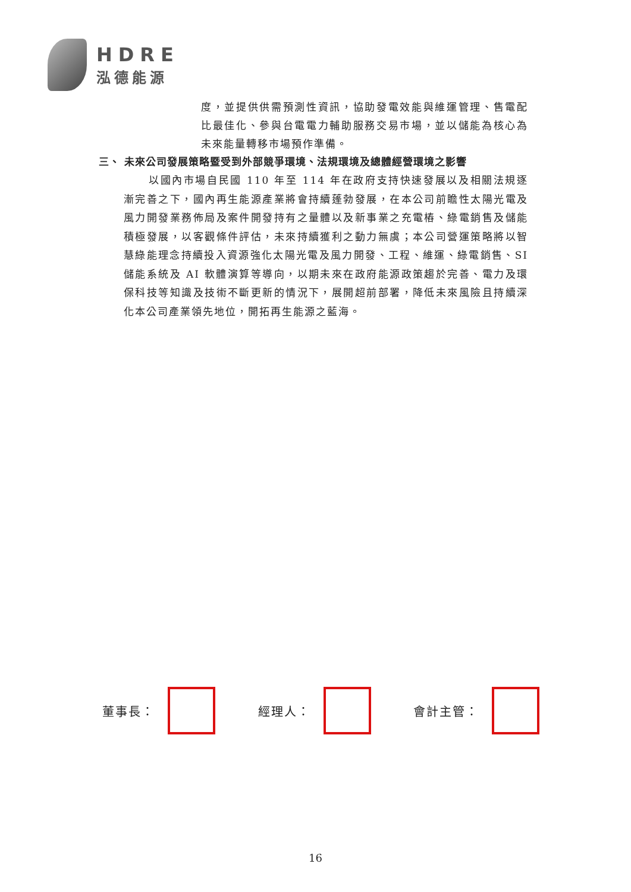HDRE
泓德能源
度，並提供供需預測性資訊，協助發電效能與維運管理、售電配比最佳化、參與台電電力輔助服務交易市場，並以儲能為核心為未來能量轉移市場預作準備。
三、 未來公司發展策略暨受到外部競爭環境、法規環境及總體經營環境之影響
以國內市場自民國 110 年至 114 年在政府支持快速發展以及相關法規逐漸完善之下，國內再生能源產業將會持續蓬勃發展，在本公司前瞻性太陽光電及風力開發業務佈局及案件開發持有之量體以及新事業之充電樁、綠電銷售及儲能積極發展，以客觀條件評估，未來持續獲利之動力無虞；本公司營運策略將以智慧綠能理念持續投入資源強化太陽光電及風力開發、工程、維運、綠電銷售、SI 儲能系統及 AI 軟體演算等導向，以期未來在政府能源政策趨於完善、電力及環保科技等知識及技術不斷更新的情況下，展開超前部署，降低未來風險且持續深化本公司產業領先地位，開拓再生能源之藍海。
董事長： 經理人： 會計主管：
16